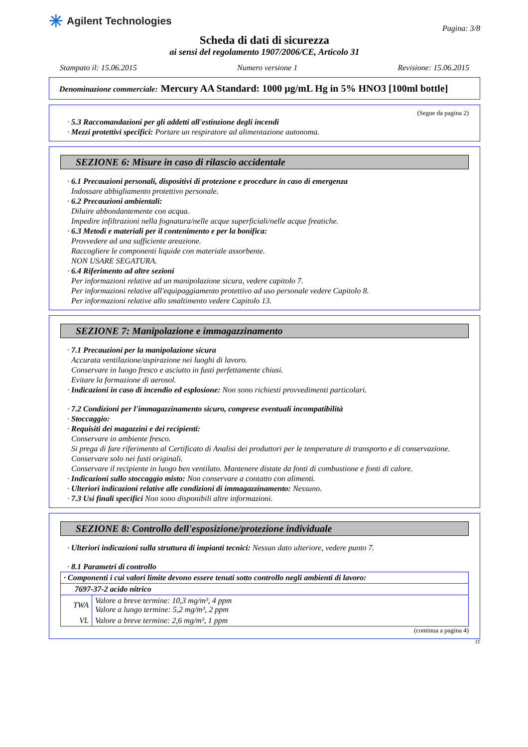✳ Agilent Technologies
Pagina: 3/8
Scheda di dati di sicurezza
ai sensi del regolamento 1907/2006/CE, Articolo 31
Stampato il: 15.06.2015 Numero versione 1 Revisione: 15.06.2015
Denominazione commerciale: Mercury AA Standard: 1000 µg/mL Hg in 5% HNO3 [100ml bottle]
(Segue da pagina 2)
· 5.3 Raccomandazioni per gli addetti all'estinzione degli incendi
· Mezzi protettivi specifici: Portare un respiratore ad alimentazione autonoma.
SEZIONE 6: Misure in caso di rilascio accidentale
· 6.1 Precauzioni personali, dispositivi di protezione e procedure in caso di emergenza
Indossare abbigliamento protettivo personale.
· 6.2 Precauzioni ambientali:
Diluire abbondantemente con acqua.
Impedire infiltrazioni nella fognatura/nelle acque superficiali/nelle acque freatiche.
· 6.3 Metodi e materiali per il contenimento e per la bonifica:
Provvedere ad una sufficiente areazione.
Raccogliere le componenti liquide con materiale assorbente.
NON USARE SEGATURA.
· 6.4 Riferimento ad altre sezioni
Per informazioni relative ad un manipolazione sicura, vedere capitolo 7.
Per informazioni relative all'equipaggiamento protettivo ad uso personale vedere Capitolo 8.
Per informazioni relative allo smaltimento vedere Capitolo 13.
SEZIONE 7: Manipolazione e immagazzinamento
· 7.1 Precauzioni per la manipolazione sicura
Accurata ventilazione/aspirazione nei luoghi di lavoro.
Conservare in luogo fresco e asciutto in fusti perfettamente chiusi.
Evitare la formazione di aerosol.
· Indicazioni in caso di incendio ed esplosione: Non sono richiesti provvedimenti particolari.
· 7.2 Condizioni per l'immagazzinamento sicuro, comprese eventuali incompatibilità
· Stoccaggio:
· Requisiti dei magazzini e dei recipienti:
Conservare in ambiente fresco.
Si prega di fare riferimento al Certificato di Analisi dei produttori per le temperature di transporto e di conservazione.
Conservare solo nei fusti originali.
Conservare il recipiente in luogo ben ventilato. Mantenere distate da fonti di combustione e fonti di calore.
· Indicazioni sullo stoccaggio misto: Non conservare a contatto con alimenti.
· Ulteriori indicazioni relative alle condizioni di immagazzinamento: Nessuno.
· 7.3 Usi finali specifici Non sono disponibili altre informazioni.
SEZIONE 8: Controllo dell'esposizione/protezione individuale
· Ulteriori indicazioni sulla struttura di impianti tecnici: Nessun dato ulteriore, vedere punto 7.
· 8.1 Parametri di controllo
| · Componenti i cui valori limite devono essere tenuti sotto controllo negli ambienti di lavoro: | |
| 7697-37-2 acido nitrico | |
| TWA | Valore a breve termine: 10,3 mg/m³, 4 ppm Valore a lungo termine: 5,2 mg/m³, 2 ppm |
| VL | Valore a breve termine: 2,6 mg/m³, 1 ppm |
(continua a pagina 4)
IT